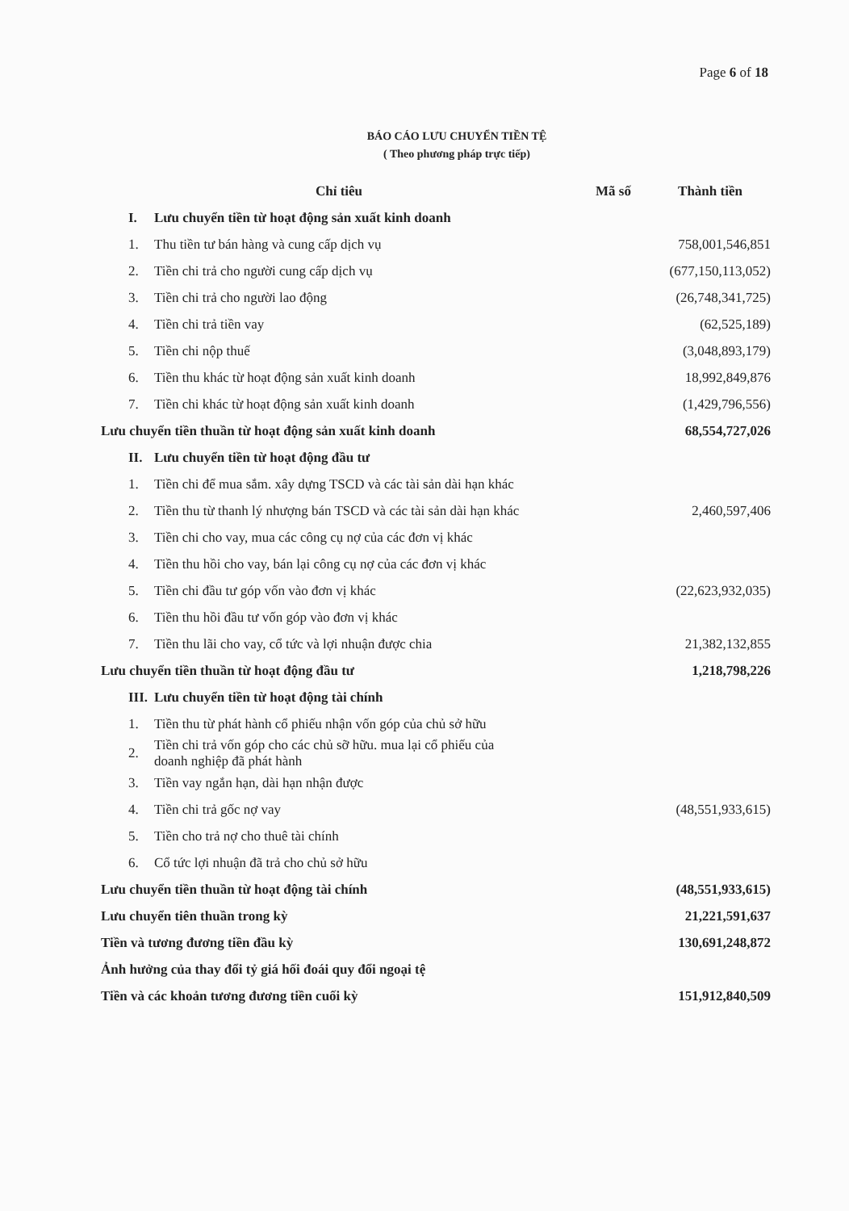Page 6 of 18
BÁO CÁO LƯU CHUYỂN TIỀN TỆ
( Theo phương pháp trực tiếp)
| Chỉ tiêu | | Mã số | Thành tiền |
| --- | --- | --- | --- |
| I. | Lưu chuyển tiền từ hoạt động sản xuất kinh doanh | | |
| 1. | Thu tiền tư bán hàng và cung cấp dịch vụ | | 758,001,546,851 |
| 2. | Tiền chi trả cho người cung cấp dịch vụ | | (677,150,113,052) |
| 3. | Tiền chi trả cho người lao động | | (26,748,341,725) |
| 4. | Tiền chi trả tiền vay | | (62,525,189) |
| 5. | Tiền chi nộp thuế | | (3,048,893,179) |
| 6. | Tiền thu khác từ hoạt động sản xuất kinh doanh | | 18,992,849,876 |
| 7. | Tiền chi khác từ hoạt động sản xuất kinh doanh | | (1,429,796,556) |
| Lưu chuyển tiền thuần từ hoạt động sản xuất kinh doanh | | | 68,554,727,026 |
| II. | Lưu chuyển tiền từ hoạt động đầu tư | | |
| 1. | Tiền chi để mua sắm. xây dựng TSCD và các tài sản dài hạn khác | | |
| 2. | Tiền thu từ thanh lý nhượng bán TSCD và các tài sản dài hạn khác | | 2,460,597,406 |
| 3. | Tiền chi cho vay, mua các công cụ nợ của các đơn vị khác | | |
| 4. | Tiền thu hồi cho vay, bán lại công cụ nợ của các đơn vị khác | | |
| 5. | Tiền chi đầu tư góp vốn vào đơn vị khác | | (22,623,932,035) |
| 6. | Tiền thu hồi đầu tư vốn góp vào đơn vị khác | | |
| 7. | Tiền thu lãi cho vay, cổ tức và lợi nhuận được chia | | 21,382,132,855 |
| Lưu chuyển tiền thuần từ hoạt động đầu tư | | | 1,218,798,226 |
| III. | Lưu chuyển tiền từ hoạt động tài chính | | |
| 1. | Tiền thu từ phát hành cổ phiếu nhận vốn góp của chủ sở hữu | | |
| 2. | Tiền chi trả vốn góp cho các chủ sỡ hữu. mua lại cổ phiếu của doanh nghiệp đã phát hành | | |
| 3. | Tiền vay ngắn hạn, dài hạn nhận được | | |
| 4. | Tiền chi trả gốc nợ vay | | (48,551,933,615) |
| 5. | Tiền cho trả nợ cho thuê tài chính | | |
| 6. | Cổ tức lợi nhuận đã trả cho chủ sở hữu | | |
| Lưu chuyển tiền thuần từ hoạt động tài chính | | | (48,551,933,615) |
| Lưu chuyển tiên thuần trong kỳ | | | 21,221,591,637 |
| Tiền và tương đương tiền đầu kỳ | | | 130,691,248,872 |
| Ảnh hưởng của thay đổi tỷ giá hối đoái quy đổi ngoại tệ | | | |
| Tiền và các khoản tương đương tiền cuối kỳ | | | 151,912,840,509 |